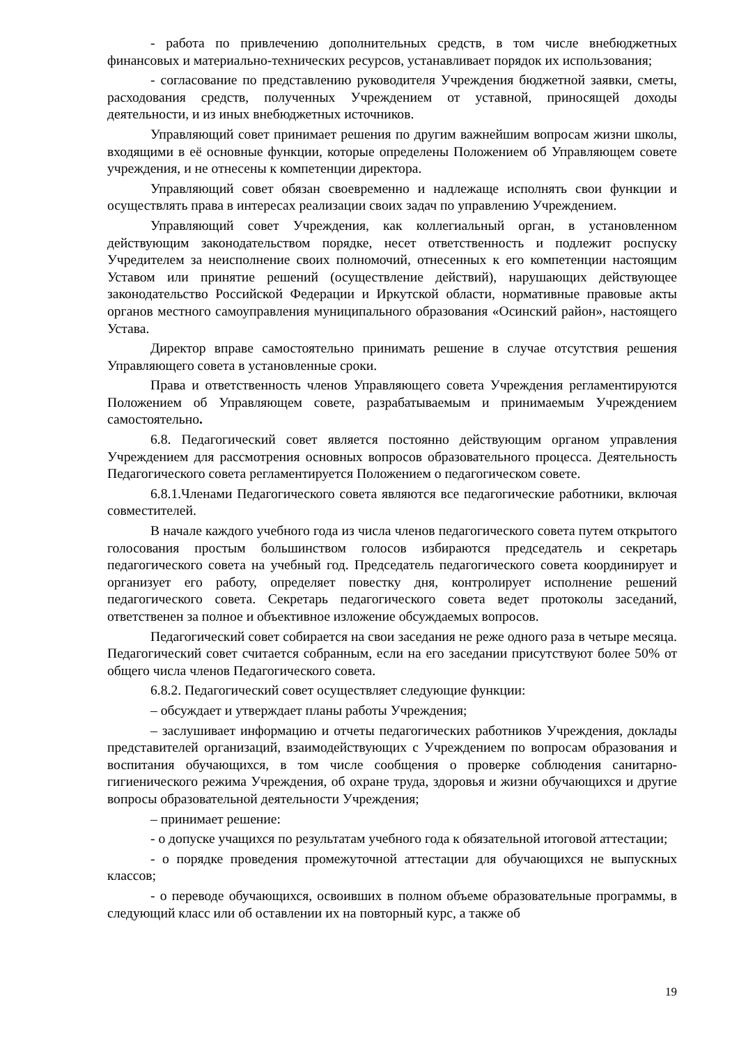- работа по привлечению дополнительных средств, в том числе внебюджетных финансовых и материально-технических ресурсов, устанавливает порядок их использования;
- согласование по представлению руководителя Учреждения бюджетной заявки, сметы, расходования средств, полученных Учреждением от уставной, приносящей доходы деятельности, и из иных внебюджетных источников.
Управляющий совет принимает решения по другим важнейшим вопросам жизни школы, входящими в её основные функции, которые определены Положением об Управляющем совете учреждения, и не отнесены к компетенции директора.
Управляющий совет обязан своевременно и надлежаще исполнять свои функции и осуществлять права в интересах реализации своих задач по управлению Учреждением.
Управляющий совет Учреждения, как коллегиальный орган, в установленном действующим законодательством порядке, несет ответственность и подлежит роспуску Учредителем за неисполнение своих полномочий, отнесенных к его компетенции настоящим Уставом или принятие решений (осуществление действий), нарушающих действующее законодательство Российской Федерации и Иркутской области, нормативные правовые акты органов местного самоуправления муниципального образования «Осинский район», настоящего Устава.
Директор вправе самостоятельно принимать решение в случае отсутствия решения Управляющего совета в установленные сроки.
Права и ответственность членов Управляющего совета Учреждения регламентируются Положением об Управляющем совете, разрабатываемым и принимаемым Учреждением самостоятельно.
6.8. Педагогический совет является постоянно действующим органом управления Учреждением для рассмотрения основных вопросов образовательного процесса. Деятельность Педагогического совета регламентируется Положением о педагогическом совете.
6.8.1.Членами Педагогического совета являются все педагогические работники, включая совместителей.
В начале каждого учебного года из числа членов педагогического совета путем открытого голосования простым большинством голосов избираются председатель и секретарь педагогического совета на учебный год. Председатель педагогического совета координирует и организует его работу, определяет повестку дня, контролирует исполнение решений педагогического совета. Секретарь педагогического совета ведет протоколы заседаний, ответственен за полное и объективное изложение обсуждаемых вопросов.
Педагогический совет собирается на свои заседания не реже одного раза в четыре месяца. Педагогический совет считается собранным, если на его заседании присутствуют более 50% от общего числа членов Педагогического совета.
6.8.2. Педагогический совет осуществляет следующие функции:
– обсуждает и утверждает планы работы Учреждения;
– заслушивает информацию и отчеты педагогических работников Учреждения, доклады представителей организаций, взаимодействующих с Учреждением по вопросам образования и воспитания обучающихся, в том числе сообщения о проверке соблюдения санитарно-гигиенического режима Учреждения, об охране труда, здоровья и жизни обучающихся и другие вопросы образовательной деятельности Учреждения;
– принимает решение:
- о допуске учащихся по результатам учебного года к обязательной итоговой аттестации;
- о порядке проведения промежуточной аттестации для обучающихся не выпускных классов;
- о переводе обучающихся, освоивших в полном объеме образовательные программы, в следующий класс или об оставлении их на повторный курс, а также об
19